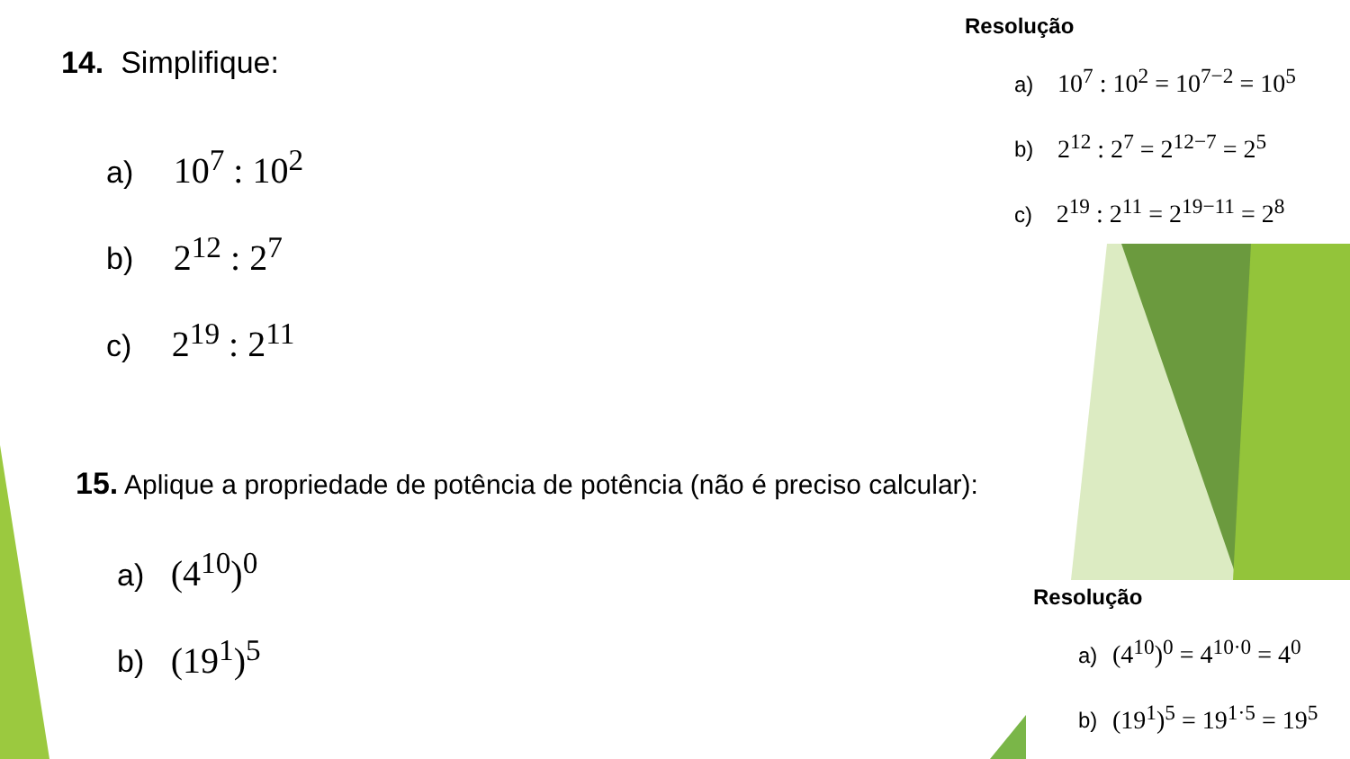14. Simplifique:
a) 10<sup>7</sup> : 10<sup>2</sup>
b) 2<sup>12</sup> : 2<sup>7</sup>
c) 2<sup>19</sup> : 2<sup>11</sup>
15. Aplique a propriedade de potência de potência (não é preciso calcular):
a) (4<sup>10</sup>)<sup>0</sup>
b) (19<sup>1</sup>)<sup>5</sup>
Resolução
a) 10<sup>7</sup> : 10<sup>2</sup> = 10<sup>7−2</sup> = 10<sup>5</sup>
b) 2<sup>12</sup> : 2<sup>7</sup> = 2<sup>12−7</sup> = 2<sup>5</sup>
c) 2<sup>19</sup> : 2<sup>11</sup> = 2<sup>19−11</sup> = 2<sup>8</sup>
Resolução
a) (4<sup>10</sup>)<sup>0</sup> = 4<sup>10·0</sup> = 4<sup>0</sup>
b) (19<sup>1</sup>)<sup>5</sup> = 19<sup>1·5</sup> = 19<sup>5</sup>